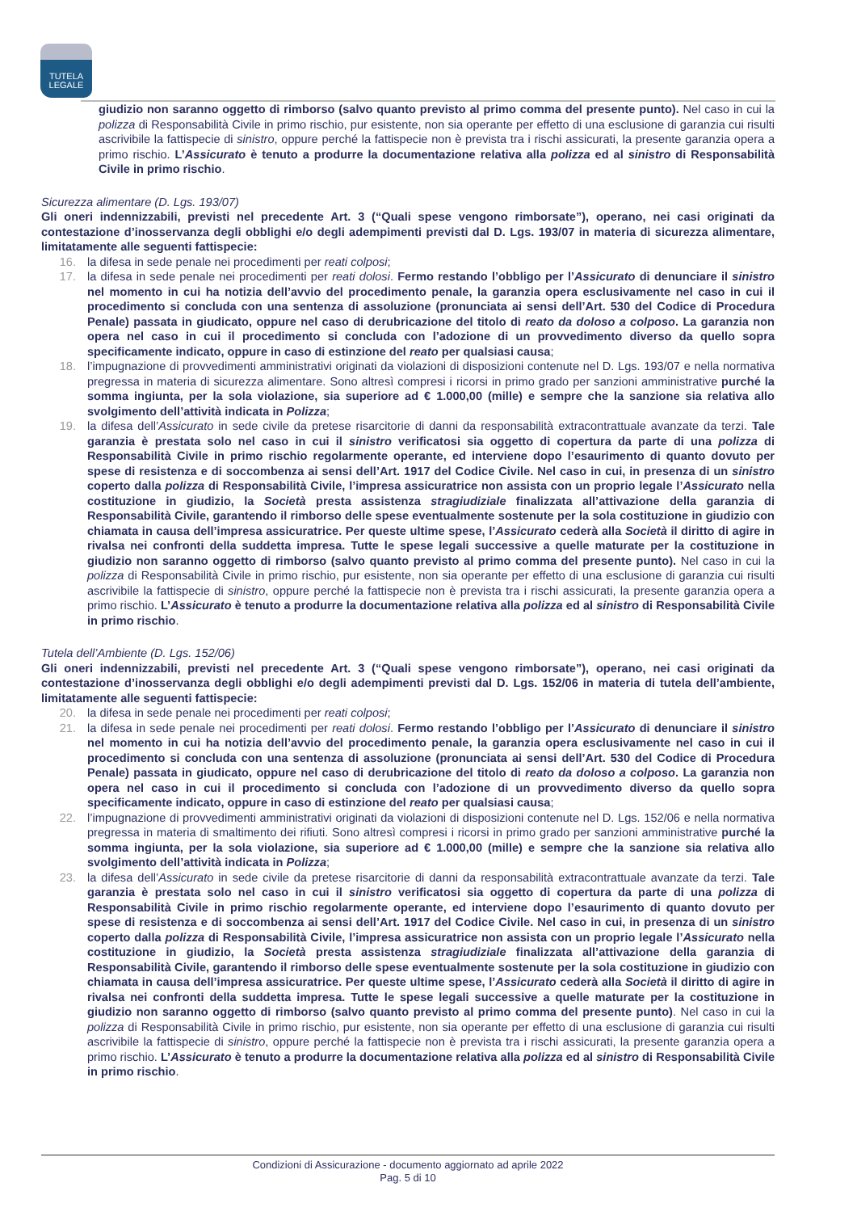TUTELA
LEGALE
giudizio non saranno oggetto di rimborso (salvo quanto previsto al primo comma del presente punto). Nel caso in cui la polizza di Responsabilità Civile in primo rischio, pur esistente, non sia operante per effetto di una esclusione di garanzia cui risulti ascrivibile la fattispecie di sinistro, oppure perché la fattispecie non è prevista tra i rischi assicurati, la presente garanzia opera a primo rischio. L’Assicurato è tenuto a produrre la documentazione relativa alla polizza ed al sinistro di Responsabilità Civile in primo rischio.
Sicurezza alimentare (D. Lgs. 193/07)
Gli oneri indennizzabili, previsti nel precedente Art. 3 (“Quali spese vengono rimborsate”), operano, nei casi originati da contestazione d’inosservanza degli obblighi e/o degli adempimenti previsti dal D. Lgs. 193/07 in materia di sicurezza alimentare, limitatamente alle seguenti fattispecie:
16. la difesa in sede penale nei procedimenti per reati colposi;
17. la difesa in sede penale nei procedimenti per reati dolosi. Fermo restando l’obbligo per l’Assicurato di denunciare il sinistro nel momento in cui ha notizia dell’avvio del procedimento penale, la garanzia opera esclusivamente nel caso in cui il procedimento si concluda con una sentenza di assoluzione (pronunciata ai sensi dell’Art. 530 del Codice di Procedura Penale) passata in giudicato, oppure nel caso di derubricazione del titolo di reato da doloso a colposo. La garanzia non opera nel caso in cui il procedimento si concluda con l’adozione di un provvedimento diverso da quello sopra specificamente indicato, oppure in caso di estinzione del reato per qualsiasi causa;
18. l’impugnazione di provvedimenti amministrativi originati da violazioni di disposizioni contenute nel D. Lgs. 193/07 e nella normativa pregressa in materia di sicurezza alimentare. Sono altresì compresi i ricorsi in primo grado per sanzioni amministrative purché la somma ingiunta, per la sola violazione, sia superiore ad € 1.000,00 (mille) e sempre che la sanzione sia relativa allo svolgimento dell’attività indicata in Polizza;
19. la difesa dell’Assicurato in sede civile da pretese risarcitorie di danni da responsabilità extracontrattuale avanzate da terzi. Tale garanzia è prestata solo nel caso in cui il sinistro verificatosi sia oggetto di copertura da parte di una polizza di Responsabilità Civile in primo rischio regolarmente operante, ed interviene dopo l’esaurimento di quanto dovuto per spese di resistenza e di soccombenza ai sensi dell’Art. 1917 del Codice Civile. Nel caso in cui, in presenza di un sinistro coperto dalla polizza di Responsabilità Civile, l’impresa assicuratrice non assista con un proprio legale l’Assicurato nella costituzione in giudizio, la Società presta assistenza stragiudiziale finalizzata all’attivazione della garanzia di Responsabilità Civile, garantendo il rimborso delle spese eventualmente sostenute per la sola costituzione in giudizio con chiamata in causa dell’impresa assicuratrice. Per queste ultime spese, l’Assicurato cederà alla Società il diritto di agire in rivalsa nei confronti della suddetta impresa. Tutte le spese legali successive a quelle maturate per la costituzione in giudizio non saranno oggetto di rimborso (salvo quanto previsto al primo comma del presente punto). Nel caso in cui la polizza di Responsabilità Civile in primo rischio, pur esistente, non sia operante per effetto di una esclusione di garanzia cui risulti ascrivibile la fattispecie di sinistro, oppure perché la fattispecie non è prevista tra i rischi assicurati, la presente garanzia opera a primo rischio. L’Assicurato è tenuto a produrre la documentazione relativa alla polizza ed al sinistro di Responsabilità Civile in primo rischio.
Tutela dell’Ambiente (D. Lgs. 152/06)
Gli oneri indennizzabili, previsti nel precedente Art. 3 (“Quali spese vengono rimborsate”), operano, nei casi originati da contestazione d’inosservanza degli obblighi e/o degli adempimenti previsti dal D. Lgs. 152/06 in materia di tutela dell’ambiente, limitatamente alle seguenti fattispecie:
20. la difesa in sede penale nei procedimenti per reati colposi;
21. la difesa in sede penale nei procedimenti per reati dolosi. Fermo restando l’obbligo per l’Assicurato di denunciare il sinistro nel momento in cui ha notizia dell’avvio del procedimento penale, la garanzia opera esclusivamente nel caso in cui il procedimento si concluda con una sentenza di assoluzione (pronunciata ai sensi dell’Art. 530 del Codice di Procedura Penale) passata in giudicato, oppure nel caso di derubricazione del titolo di reato da doloso a colposo. La garanzia non opera nel caso in cui il procedimento si concluda con l’adozione di un provvedimento diverso da quello sopra specificamente indicato, oppure in caso di estinzione del reato per qualsiasi causa;
22. l’impugnazione di provvedimenti amministrativi originati da violazioni di disposizioni contenute nel D. Lgs. 152/06 e nella normativa pregressa in materia di smaltimento dei rifiuti. Sono altresì compresi i ricorsi in primo grado per sanzioni amministrative purché la somma ingiunta, per la sola violazione, sia superiore ad € 1.000,00 (mille) e sempre che la sanzione sia relativa allo svolgimento dell’attività indicata in Polizza;
23. la difesa dell’Assicurato in sede civile da pretese risarcitorie di danni da responsabilità extracontrattuale avanzate da terzi. Tale garanzia è prestata solo nel caso in cui il sinistro verificatosi sia oggetto di copertura da parte di una polizza di Responsabilità Civile in primo rischio regolarmente operante, ed interviene dopo l’esaurimento di quanto dovuto per spese di resistenza e di soccombenza ai sensi dell’Art. 1917 del Codice Civile. Nel caso in cui, in presenza di un sinistro coperto dalla polizza di Responsabilità Civile, l’impresa assicuratrice non assista con un proprio legale l’Assicurato nella costituzione in giudizio, la Società presta assistenza stragiudiziale finalizzata all’attivazione della garanzia di Responsabilità Civile, garantendo il rimborso delle spese eventualmente sostenute per la sola costituzione in giudizio con chiamata in causa dell’impresa assicuratrice. Per queste ultime spese, l’Assicurato cederà alla Società il diritto di agire in rivalsa nei confronti della suddetta impresa. Tutte le spese legali successive a quelle maturate per la costituzione in giudizio non saranno oggetto di rimborso (salvo quanto previsto al primo comma del presente punto). Nel caso in cui la polizza di Responsabilità Civile in primo rischio, pur esistente, non sia operante per effetto di una esclusione di garanzia cui risulti ascrivibile la fattispecie di sinistro, oppure perché la fattispecie non è prevista tra i rischi assicurati, la presente garanzia opera a primo rischio. L’Assicurato è tenuto a produrre la documentazione relativa alla polizza ed al sinistro di Responsabilità Civile in primo rischio.
Condizioni di Assicurazione - documento aggiornato ad aprile 2022
Pag. 5 di 10